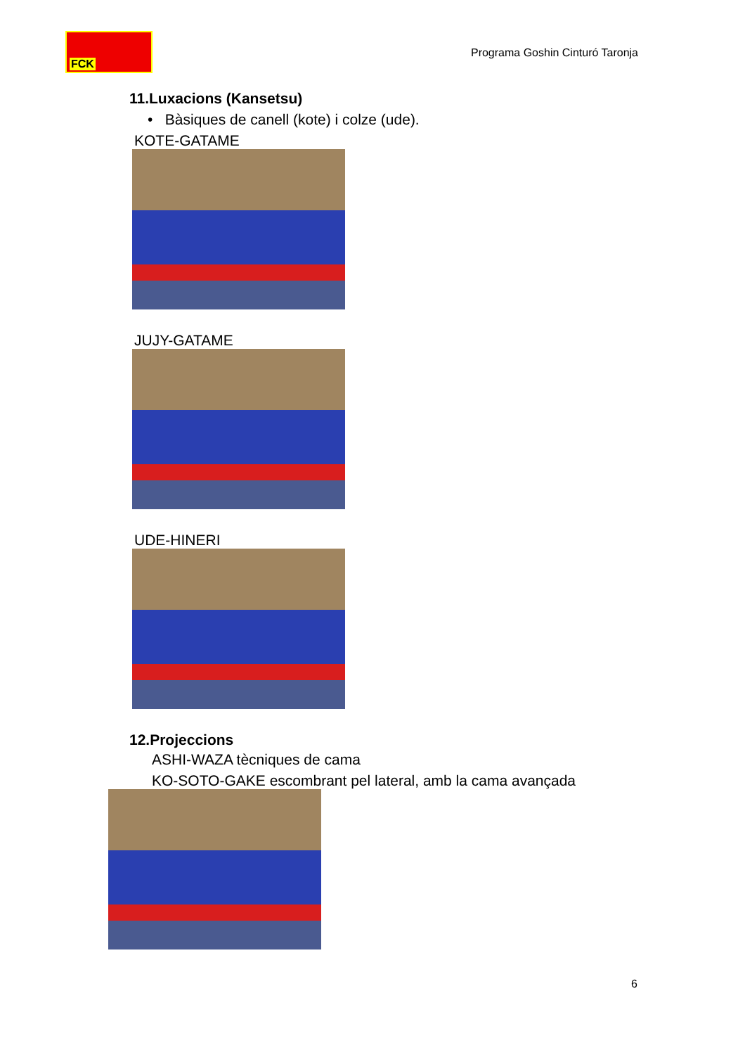FCK
Programa Goshin Cinturó Taronja
11.Luxacions (Kansetsu)
• Bàsiques de canell (kote) i colze (ude).
KOTE-GATAME
JUJY-GATAME
UDE-HINERI
12.Projeccions
ASHI-WAZA tècniques de cama
KO-SOTO-GAKE escombrant pel lateral, amb la cama avançada
6